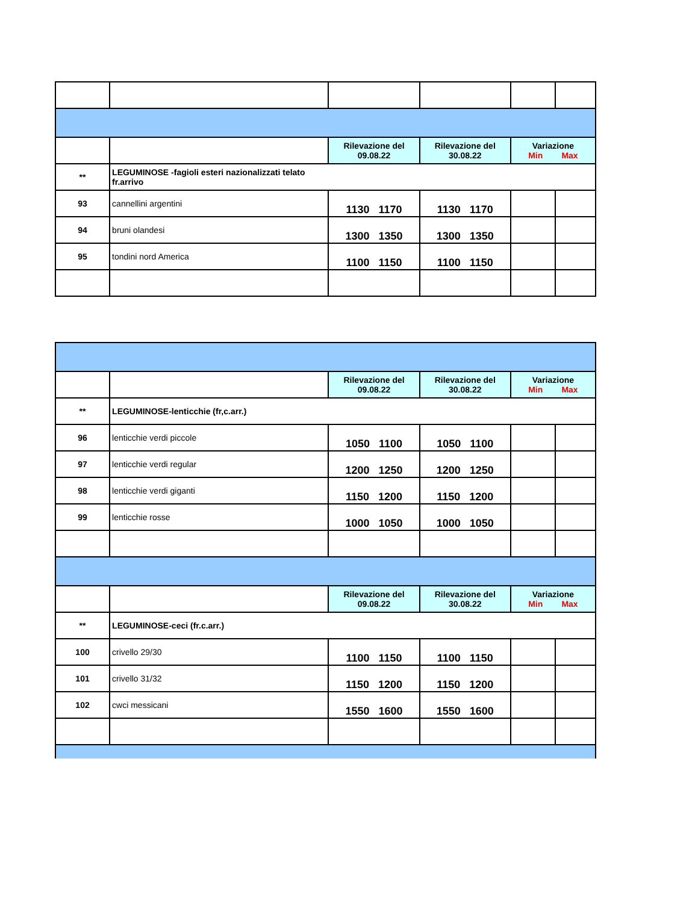| | | Rilevazione del 09.08.22 | Rilevazione del 30.08.22 | Variazione Min Max | |
| ** | LEGUMINOSE -fagioli esteri nazionalizzati telato fr.arrivo | | | | |
| 93 | cannellini argentini | 1130 1170 | 1130 1170 | | |
| 94 | bruni olandesi | 1300 1350 | 1300 1350 | | |
| 95 | tondini nord America | 1100 1150 | 1100 1150 | | |
| | | Rilevazione del 09.08.22 | Rilevazione del 30.08.22 | Variazione Min Max | |
| ** | LEGUMINOSE-lenticchie (fr,c.arr.) | | | | |
| 96 | lenticchie verdi piccole | 1050 1100 | 1050 1100 | | |
| 97 | lenticchie verdi regular | 1200 1250 | 1200 1250 | | |
| 98 | lenticchie verdi giganti | 1150 1200 | 1150 1200 | | |
| 99 | lenticchie rosse | 1000 1050 | 1000 1050 | | |
| | | Rilevazione del 09.08.22 | Rilevazione del 30.08.22 | Variazione Min Max | |
| ** | LEGUMINOSE-ceci (fr.c.arr.) | | | | |
| 100 | crivello 29/30 | 1100 1150 | 1100 1150 | | |
| 101 | crivello 31/32 | 1150 1200 | 1150 1200 | | |
| 102 | cwci messicani | 1550 1600 | 1550 1600 | | |